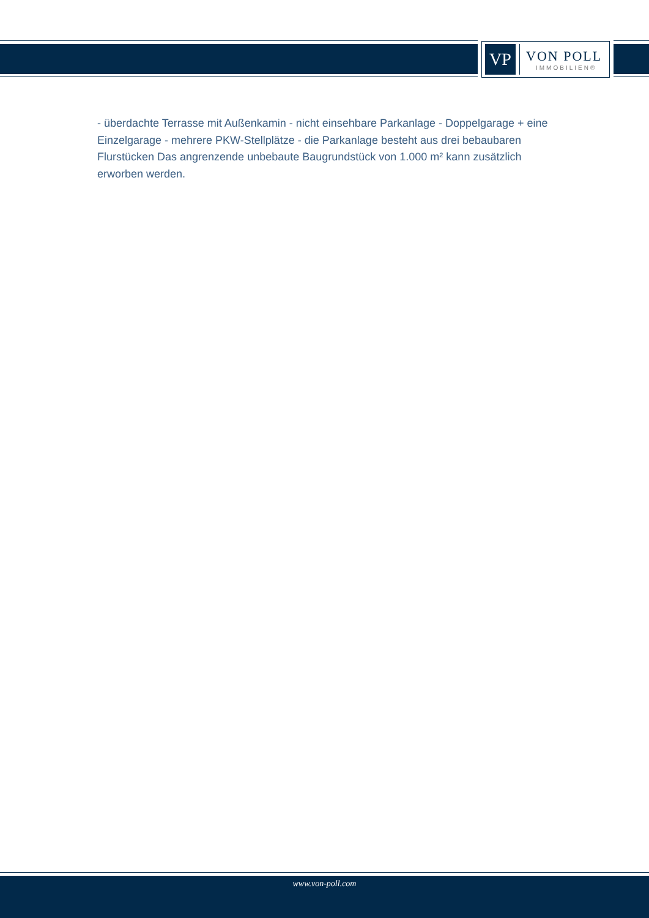VP
VON POLL
IMMOBILIEN®
- überdachte Terrasse mit Außenkamin - nicht einsehbare Parkanlage - Doppelgarage + eine Einzelgarage - mehrere PKW-Stellplätze - die Parkanlage besteht aus drei bebaubaren Flurstücken Das angrenzende unbebaute Baugrundstück von 1.000 m² kann zusätzlich erworben werden.
www.von-poll.com